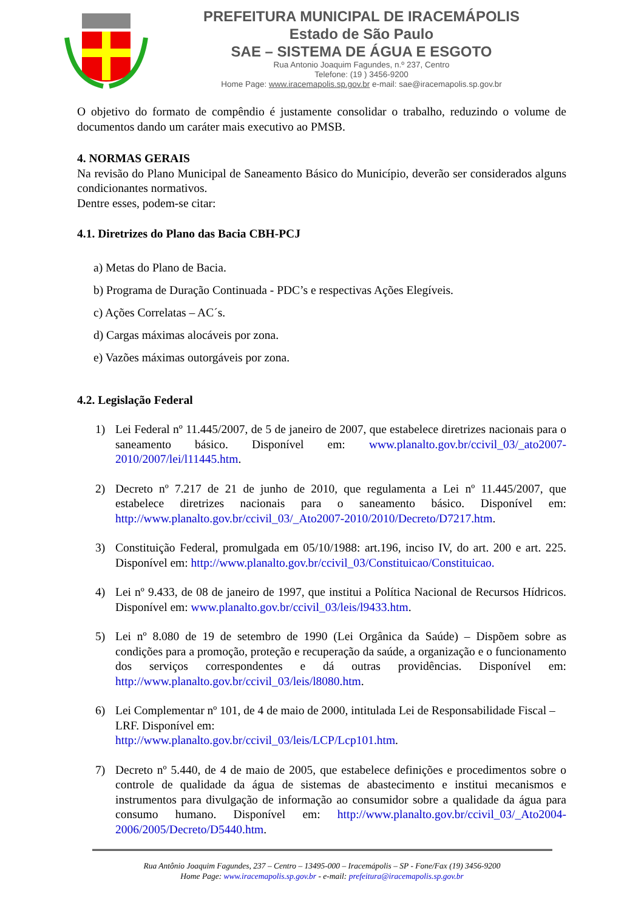PREFEITURA MUNICIPAL DE IRACEMÁPOLIS
Estado de São Paulo
SAE – SISTEMA DE ÁGUA E ESGOTO
Rua Antonio Joaquim Fagundes, n.º 237, Centro
Telefone: (19 ) 3456-9200
Home Page: www.iracemapolis.sp.gov.br e-mail: sae@iracemapolis.sp.gov.br
O objetivo do formato de compêndio é justamente consolidar o trabalho, reduzindo o volume de documentos dando um caráter mais executivo ao PMSB.
4. NORMAS GERAIS
Na revisão do Plano Municipal de Saneamento Básico do Município, deverão ser considerados alguns condicionantes normativos.
Dentre esses, podem-se citar:
4.1. Diretrizes do Plano das Bacia CBH-PCJ
a) Metas do Plano de Bacia.
b) Programa de Duração Continuada - PDC’s e respectivas Ações Elegíveis.
c) Ações Correlatas – AC´s.
d) Cargas máximas alocáveis por zona.
e) Vazões máximas outorgáveis por zona.
4.2. Legislação Federal
1) Lei Federal nº 11.445/2007, de 5 de janeiro de 2007, que estabelece diretrizes nacionais para o saneamento básico. Disponível em: www.planalto.gov.br/ccivil_03/_ato2007-2010/2007/lei/l11445.htm.
2) Decreto nº 7.217 de 21 de junho de 2010, que regulamenta a Lei nº 11.445/2007, que estabelece diretrizes nacionais para o saneamento básico. Disponível em: http://www.planalto.gov.br/ccivil_03/_Ato2007-2010/2010/Decreto/D7217.htm.
3) Constituição Federal, promulgada em 05/10/1988: art.196, inciso IV, do art. 200 e art. 225. Disponível em: http://www.planalto.gov.br/ccivil_03/Constituicao/Constituicao.
4) Lei nº 9.433, de 08 de janeiro de 1997, que institui a Política Nacional de Recursos Hídricos. Disponível em: www.planalto.gov.br/ccivil_03/leis/l9433.htm.
5) Lei nº 8.080 de 19 de setembro de 1990 (Lei Orgânica da Saúde) – Dispõem sobre as condições para a promoção, proteção e recuperação da saúde, a organização e o funcionamento dos serviços correspondentes e dá outras providências. Disponível em: http://www.planalto.gov.br/ccivil_03/leis/l8080.htm.
6) Lei Complementar nº 101, de 4 de maio de 2000, intitulada Lei de Responsabilidade Fiscal – LRF. Disponível em:
http://www.planalto.gov.br/ccivil_03/leis/LCP/Lcp101.htm.
7) Decreto nº 5.440, de 4 de maio de 2005, que estabelece definições e procedimentos sobre o controle de qualidade da água de sistemas de abastecimento e institui mecanismos e instrumentos para divulgação de informação ao consumidor sobre a qualidade da água para consumo humano. Disponível em: http://www.planalto.gov.br/ccivil_03/_Ato2004-2006/2005/Decreto/D5440.htm.
Rua Antônio Joaquim Fagundes, 237 – Centro – 13495-000 – Iracemápolis – SP - Fone/Fax (19) 3456-9200
Home Page: www.iracemapolis.sp.gov.br - e-mail: prefeitura@iracemapolis.sp.gov.br